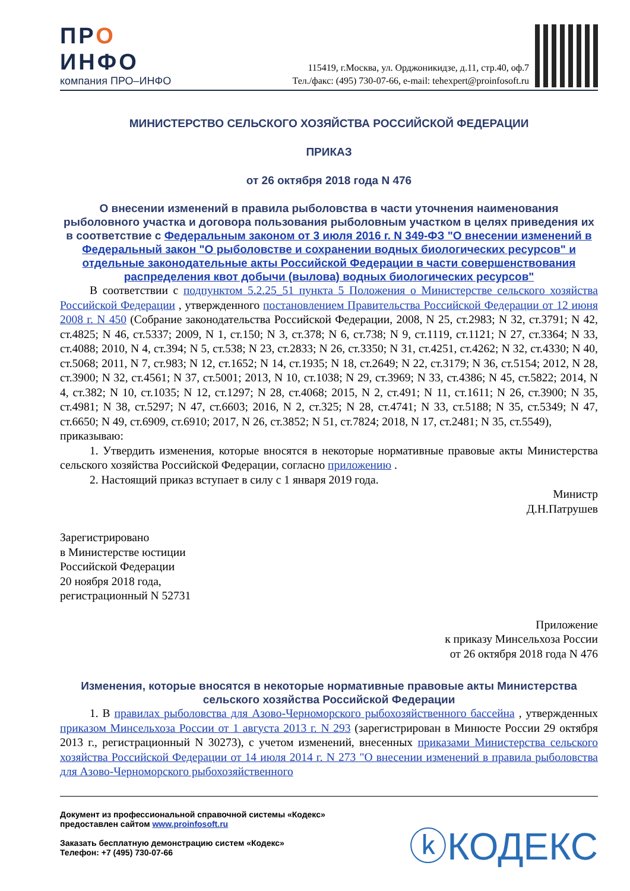ПРО
ИНФО
компания ПРО–ИНФО
115419, г.Москва, ул. Орджоникидзе, д.11, стр.40, оф.7
Тел./факс: (495) 730-07-66, e-mail: tehexpert@proinfosoft.ru
МИНИСТЕРСТВО СЕЛЬСКОГО ХОЗЯЙСТВА РОССИЙСКОЙ ФЕДЕРАЦИИ
ПРИКАЗ
от 26 октября 2018 года N 476
О внесении изменений в правила рыболовства в части уточнения наименования рыболовного участка и договора пользования рыболовным участком в целях приведения их в соответствие с Федеральным законом от 3 июля 2016 г. N 349-ФЗ "О внесении изменений в Федеральный закон "О рыболовстве и сохранении водных биологических ресурсов" и отдельные законодательные акты Российской Федерации в части совершенствования распределения квот добычи (вылова) водных биологических ресурсов"
В соответствии с подпунктом 5.2.25_51 пункта 5 Положения о Министерстве сельского хозяйства Российской Федерации , утвержденного постановлением Правительства Российской Федерации от 12 июня 2008 г. N 450 (Собрание законодательства Российской Федерации, 2008, N 25, ст.2983; N 32, ст.3791; N 42, ст.4825; N 46, ст.5337; 2009, N 1, ст.150; N 3, ст.378; N 6, ст.738; N 9, ст.1119, ст.1121; N 27, ст.3364; N 33, ст.4088; 2010, N 4, ст.394; N 5, ст.538; N 23, ст.2833; N 26, ст.3350; N 31, ст.4251, ст.4262; N 32, ст.4330; N 40, ст.5068; 2011, N 7, ст.983; N 12, ст.1652; N 14, ст.1935; N 18, ст.2649; N 22, ст.3179; N 36, ст.5154; 2012, N 28, ст.3900; N 32, ст.4561; N 37, ст.5001; 2013, N 10, ст.1038; N 29, ст.3969; N 33, ст.4386; N 45, ст.5822; 2014, N 4, ст.382; N 10, ст.1035; N 12, ст.1297; N 28, ст.4068; 2015, N 2, ст.491; N 11, ст.1611; N 26, ст.3900; N 35, ст.4981; N 38, ст.5297; N 47, ст.6603; 2016, N 2, ст.325; N 28, ст.4741; N 33, ст.5188; N 35, ст.5349; N 47, ст.6650; N 49, ст.6909, ст.6910; 2017, N 26, ст.3852; N 51, ст.7824; 2018, N 17, ст.2481; N 35, ст.5549),
приказываю:
1. Утвердить изменения, которые вносятся в некоторые нормативные правовые акты Министерства сельского хозяйства Российской Федерации, согласно приложению .
2. Настоящий приказ вступает в силу с 1 января 2019 года.
Министр
Д.Н.Патрушев
Зарегистрировано
в Министерстве юстиции
Российской Федерации
20 ноября 2018 года,
регистрационный N 52731
Приложение
к приказу Минсельхоза России
от 26 октября 2018 года N 476
Изменения, которые вносятся в некоторые нормативные правовые акты Министерства сельского хозяйства Российской Федерации
1. В правилах рыболовства для Азово-Черноморского рыбохозяйственного бассейна , утвержденных приказом Минсельхоза России от 1 августа 2013 г. N 293 (зарегистрирован в Минюсте России 29 октября 2013 г., регистрационный N 30273), с учетом изменений, внесенных приказами Министерства сельского хозяйства Российской Федерации от 14 июля 2014 г. N 273 "О внесении изменений в правила рыболовства для Азово-Черноморского рыбохозяйственного
Документ из профессиональной справочной системы «Кодекс»
предоставлен сайтом www.proinfosoft.ru
Заказать бесплатную демонстрацию систем «Кодекс»
Телефон: +7 (495) 730-07-66
ⓚКОДЕКС